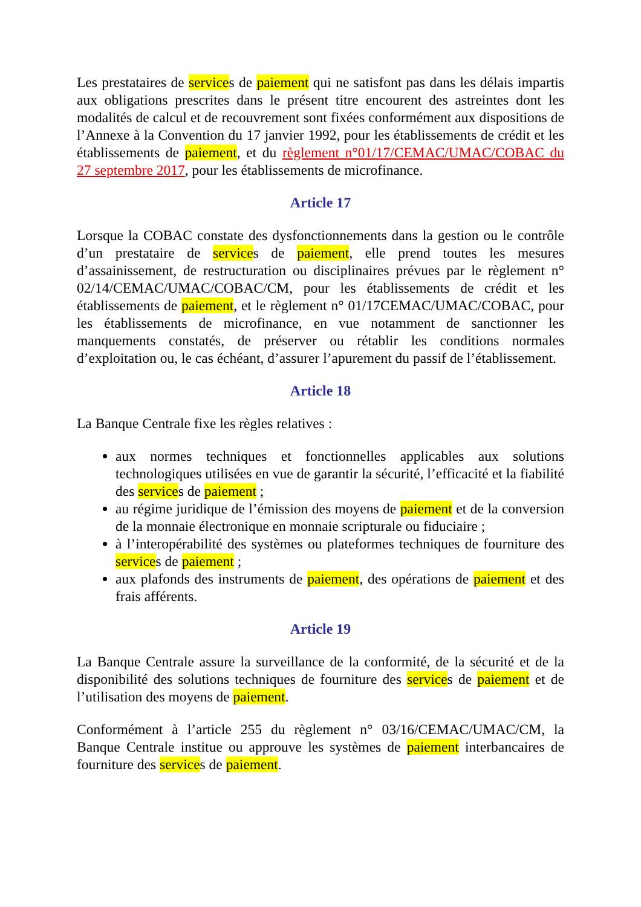Les prestataires de services de paiement qui ne satisfont pas dans les délais impartis aux obligations prescrites dans le présent titre encourent des astreintes dont les modalités de calcul et de recouvrement sont fixées conformément aux dispositions de l’Annexe à la Convention du 17 janvier 1992, pour les établissements de crédit et les établissements de paiement, et du règlement n°01/17/CEMAC/UMAC/COBAC du 27 septembre 2017, pour les établissements de microfinance.
Article 17
Lorsque la COBAC constate des dysfonctionnements dans la gestion ou le contrôle d’un prestataire de services de paiement, elle prend toutes les mesures d’assainissement, de restructuration ou disciplinaires prévues par le règlement n° 02/14/CEMAC/UMAC/COBAC/CM, pour les établissements de crédit et les établissements de paiement, et le règlement n° 01/17CEMAC/UMAC/COBAC, pour les établissements de microfinance, en vue notamment de sanctionner les manquements constatés, de préserver ou rétablir les conditions normales d’exploitation ou, le cas échéant, d’assurer l’apurement du passif de l’établissement.
Article 18
La Banque Centrale fixe les règles relatives :
aux normes techniques et fonctionnelles applicables aux solutions technologiques utilisées en vue de garantir la sécurité, l’efficacité et la fiabilité des services de paiement ;
au régime juridique de l’émission des moyens de paiement et de la conversion de la monnaie électronique en monnaie scripturale ou fiduciaire ;
à l’interopérabilité des systèmes ou plateformes techniques de fourniture des services de paiement ;
aux plafonds des instruments de paiement, des opérations de paiement et des frais afférents.
Article 19
La Banque Centrale assure la surveillance de la conformité, de la sécurité et de la disponibilité des solutions techniques de fourniture des services de paiement et de l’utilisation des moyens de paiement.
Conformément à l’article 255 du règlement n° 03/16/CEMAC/UMAC/CM, la Banque Centrale institue ou approuve les systèmes de paiement interbancaires de fourniture des services de paiement.